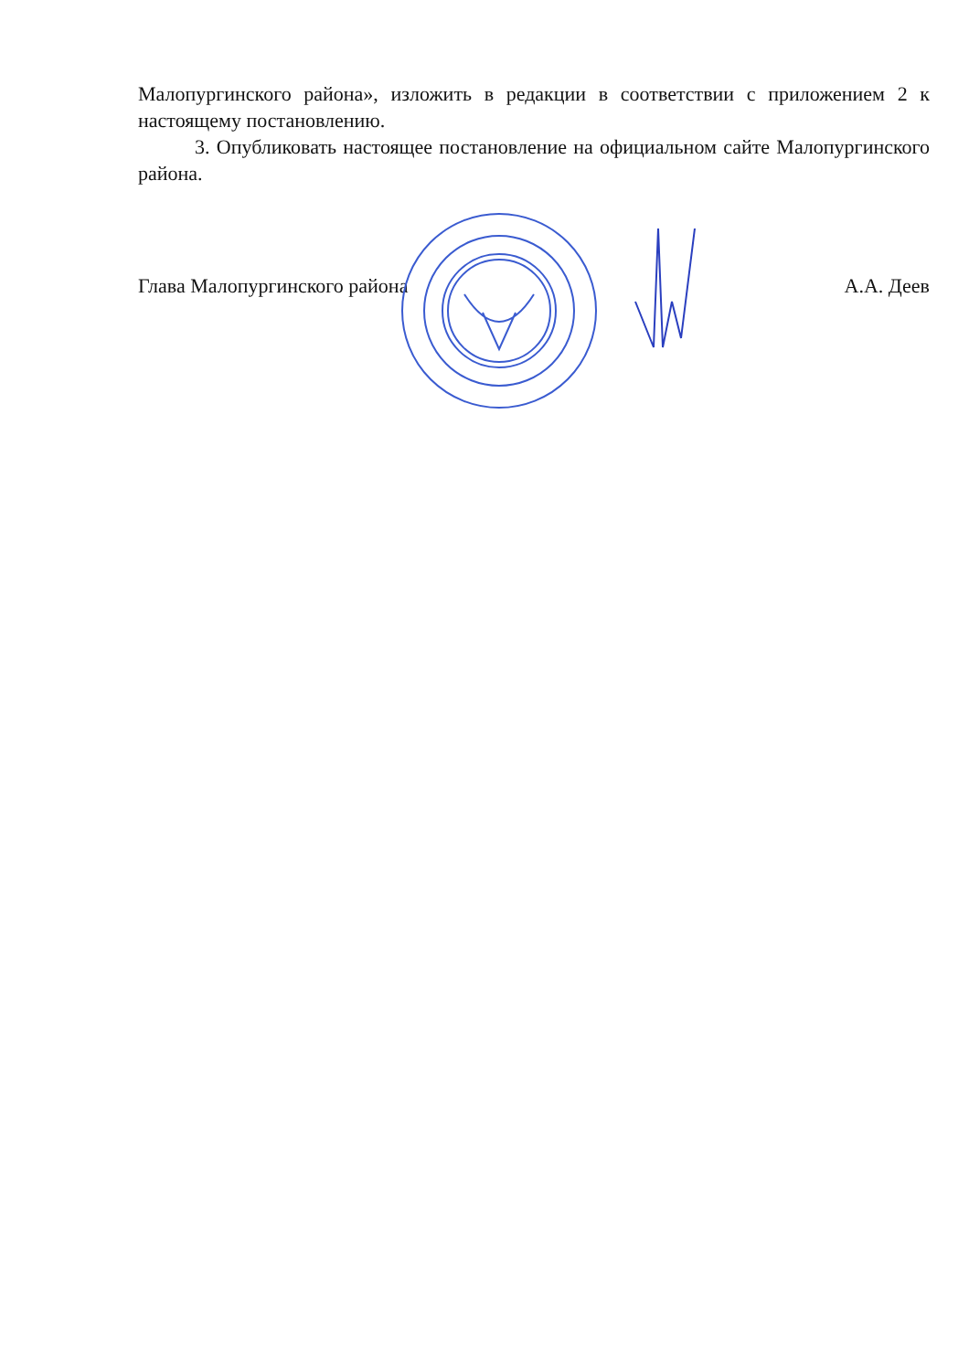Малопургинского района», изложить в редакции в соответствии с приложением 2 к настоящему постановлению.
3. Опубликовать настоящее постановление на официальном сайте Малопургинского района.
Глава Малопургинского района А.А. Деев